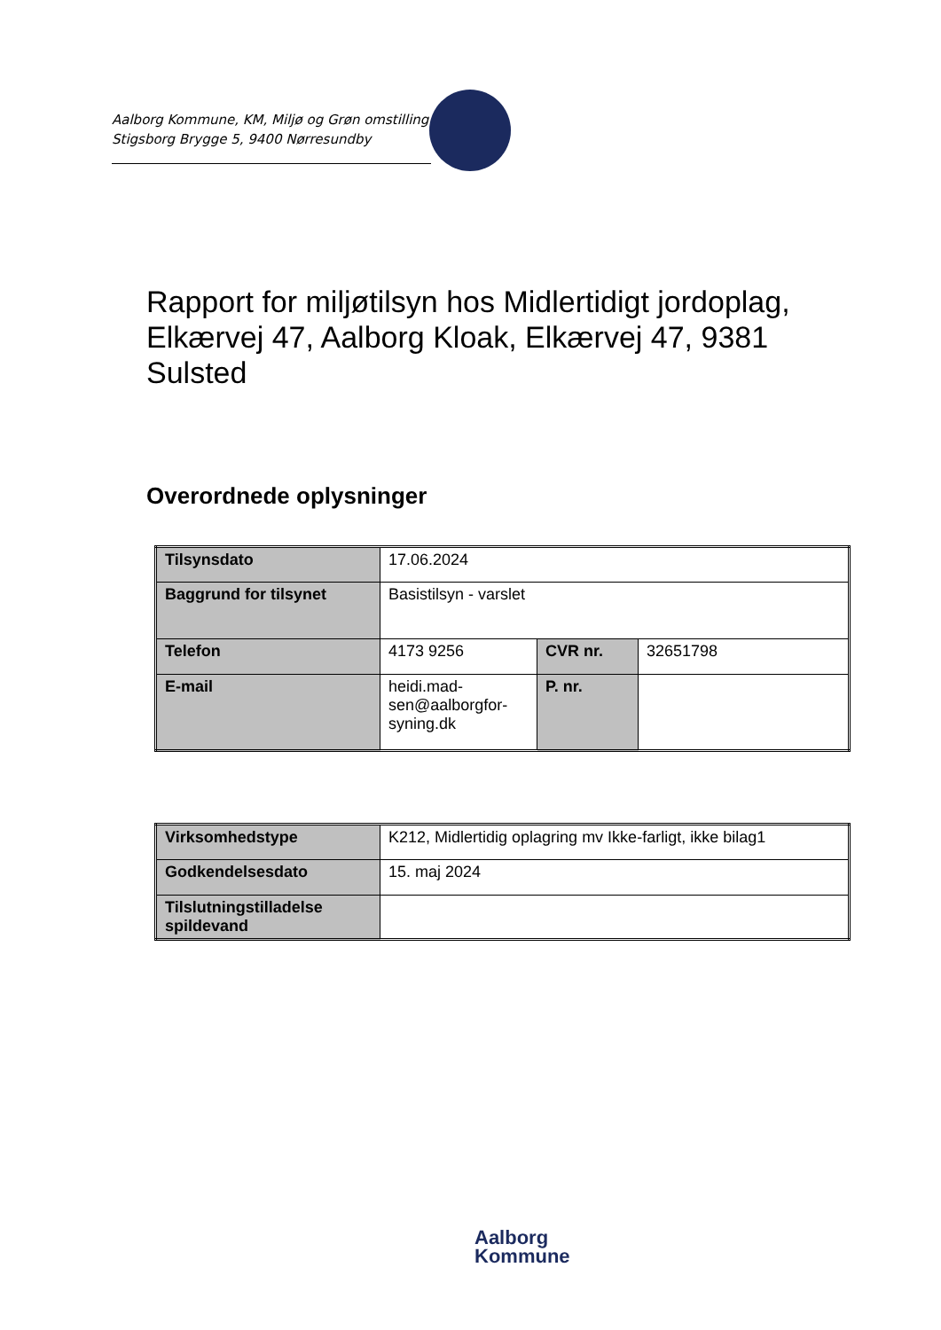Aalborg Kommune, KM, Miljø og Grøn omstilling
Stigsborg Brygge 5, 9400 Nørresundby
Rapport for miljøtilsyn hos Midlertidigt jordoplag, Elkærvej 47, Aalborg Kloak, Elkærvej 47, 9381 Sulsted
Overordnede oplysninger
| Tilsynsdato | 17.06.2024 | | |
| Baggrund for tilsynet | Basistilsyn - varslet | | |
| Telefon | 4173 9256 | CVR nr. | 32651798 |
| E-mail | heidi.mad- sen@aalborgfor- syning.dk | P. nr. | |
| Virksomhedstype | K212, Midlertidig oplagring mv Ikke-farligt, ikke bilag1 |
| Godkendelsesdato | 15. maj 2024 |
| Tilslutningstilladelse spildevand | |
Aalborg
Kommune